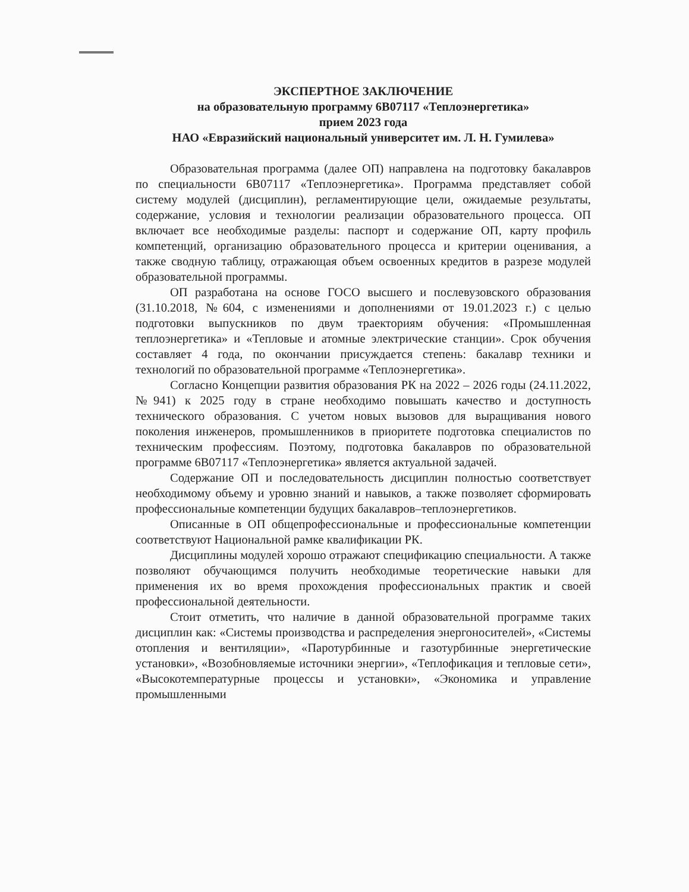ЭКСПЕРТНОЕ ЗАКЛЮЧЕНИЕ
на образовательную программу 6В07117 «Теплоэнергетика»
прием 2023 года
НАО «Евразийский национальный университет им. Л. Н. Гумилева»
Образовательная программа (далее ОП) направлена на подготовку бакалавров по специальности 6В07117 «Теплоэнергетика». Программа представляет собой систему модулей (дисциплин), регламентирующие цели, ожидаемые результаты, содержание, условия и технологии реализации образовательного процесса. ОП включает все необходимые разделы: паспорт и содержание ОП, карту профиль компетенций, организацию образовательного процесса и критерии оценивания, а также сводную таблицу, отражающая объем освоенных кредитов в разрезе модулей образовательной программы.
ОП разработана на основе ГОСО высшего и послевузовского образования (31.10.2018, №604, с изменениями и дополнениями от 19.01.2023 г.) с целью подготовки выпускников по двум траекториям обучения: «Промышленная теплоэнергетика» и «Тепловые и атомные электрические станции». Срок обучения составляет 4 года, по окончании присуждается степень: бакалавр техники и технологий по образовательной программе «Теплоэнергетика».
Согласно Концепции развития образования РК на 2022 – 2026 годы (24.11.2022, №941) к 2025 году в стране необходимо повышать качество и доступность технического образования. С учетом новых вызовов для выращивания нового поколения инженеров, промышленников в приоритете подготовка специалистов по техническим профессиям. Поэтому, подготовка бакалавров по образовательной программе 6В07117 «Теплоэнергетика» является актуальной задачей.
Содержание ОП и последовательность дисциплин полностью соответствует необходимому объему и уровню знаний и навыков, а также позволяет сформировать профессиональные компетенции будущих бакалавров–теплоэнергетиков.
Описанные в ОП общепрофессиональные и профессиональные компетенции соответствуют Национальной рамке квалификации РК.
Дисциплины модулей хорошо отражают спецификацию специальности. А также позволяют обучающимся получить необходимые теоретические навыки для применения их во время прохождения профессиональных практик и своей профессиональной деятельности.
Стоит отметить, что наличие в данной образовательной программе таких дисциплин как: «Системы производства и распределения энергоносителей», «Системы отопления и вентиляции», «Паротурбинные и газотурбинные энергетические установки», «Возобновляемые источники энергии», «Теплофикация и тепловые сети», «Высокотемпературные процессы и установки», «Экономика и управление промышленными